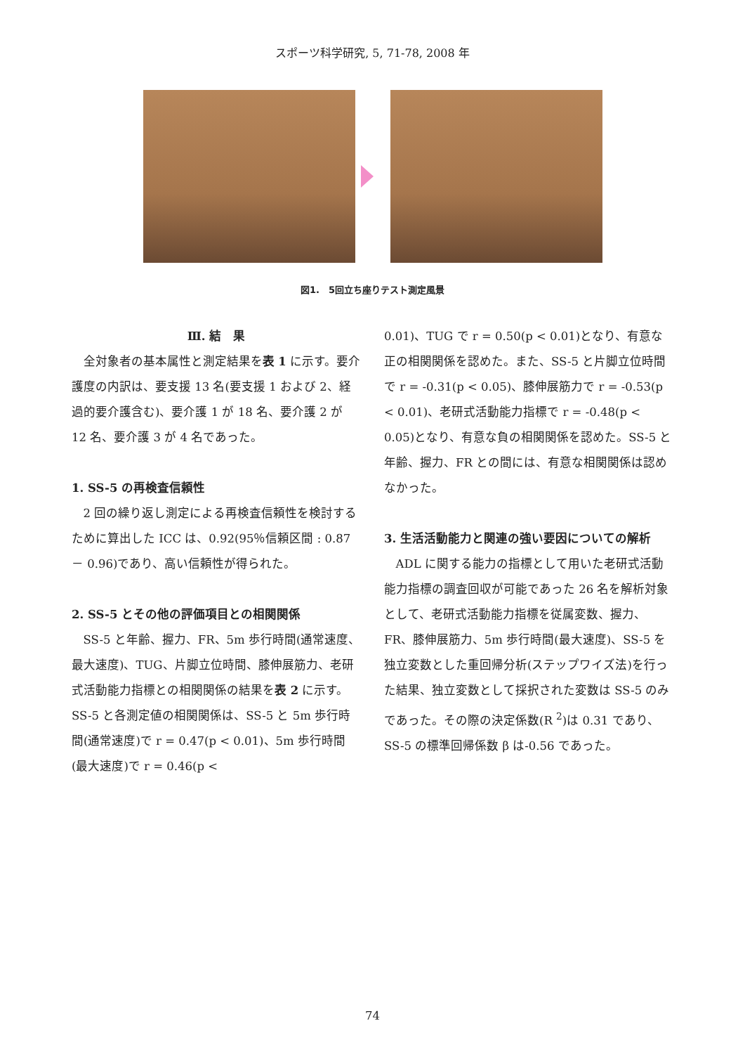スポーツ科学研究, 5, 71-78, 2008 年
図1.　5回立ち座りテスト測定風景
Ⅲ. 結　果
全対象者の基本属性と測定結果を表 1 に示す。要介護度の内訳は、要支援 13 名(要支援 1 および 2、経過的要介護含む)、要介護 1 が 18 名、要介護 2 が 12 名、要介護 3 が 4 名であった。
1. SS-5 の再検査信頼性
2 回の繰り返し測定による再検査信頼性を検討するために算出した ICC は、0.92(95％信頼区間 : 0.87 － 0.96)であり、高い信頼性が得られた。
2. SS-5 とその他の評価項目との相関関係
SS-5 と年齢、握力、FR、5m 歩行時間(通常速度、最大速度)、TUG、片脚立位時間、膝伸展筋力、老研式活動能力指標との相関関係の結果を表 2 に示す。SS-5 と各測定値の相関関係は、SS-5 と 5m 歩行時間(通常速度)で r = 0.47(p < 0.01)、5m 歩行時間(最大速度)で r = 0.46(p <
0.01)、TUG で r = 0.50(p < 0.01)となり、有意な正の相関関係を認めた。また、SS-5 と片脚立位時間で r = -0.31(p < 0.05)、膝伸展筋力で r = -0.53(p < 0.01)、老研式活動能力指標で r = -0.48(p < 0.05)となり、有意な負の相関関係を認めた。SS-5 と年齢、握力、FR との間には、有意な相関関係は認めなかった。
3. 生活活動能力と関連の強い要因についての解析
ADL に関する能力の指標として用いた老研式活動能力指標の調査回収が可能であった 26 名を解析対象として、老研式活動能力指標を従属変数、握力、FR、膝伸展筋力、5m 歩行時間(最大速度)、SS-5 を独立変数とした重回帰分析(ステップワイズ法)を行った結果、独立変数として採択された変数は SS-5 のみであった。その際の決定係数(R <sup>2</sup>)は 0.31 であり、SS-5 の標準回帰係数 β は-0.56 であった。
74